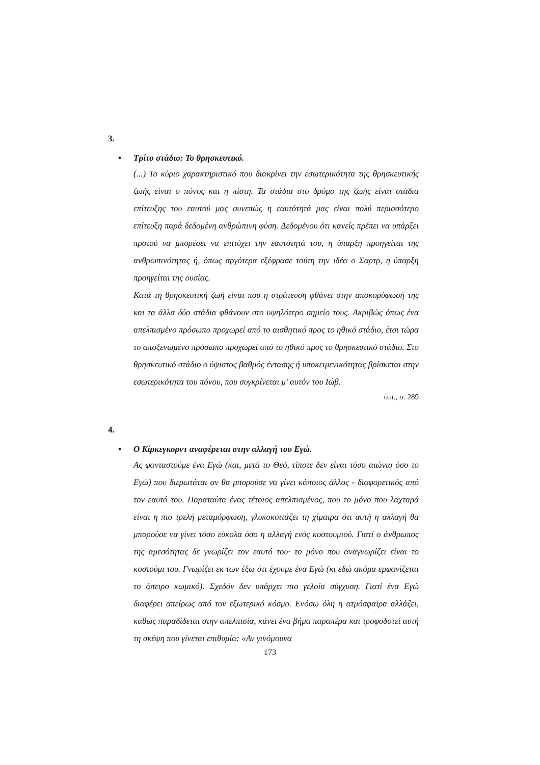3.
• Τρίτο στάδιο: Το θρησκευτικό.
(...) Το κύριο χαρακτηριστικό που διακρίνει την εσωτερικότητα της θρησκευτικής ζωής είναι ο πόνος και η πίστη. Τα στάδια στο δρόμο της ζωής είναι στάδια επίτευξης του εαυτού μας συνεπώς η εαυτότητά μας είναι πολύ περισσότερο επίτευξη παρά δεδομένη ανθρώπινη φύση. Δεδομένου ότι κανείς πρέπει να υπάρξει προτού να μπορέσει να επιτύχει την εαυτότητά του, η ύπαρξη προηγείται της ανθρωπινότητας ή, όπως αργότερα εξέφρασε τούτη την ιδέα ο Σαρτρ, η ύπαρξη προηγείται της ουσίας.
Κατά τη θρησκευτική ζωή είναι που η στράτευση φθάνει στην αποκορύφωσή της και τα άλλα δύο στάδια φθάνουν στο υψηλότερο σημείο τους. Ακριβώς όπως ένα απελπισμένο πρόσωπο προχωρεί από το αισθητικό προς το ηθικό στάδιο, έτσι τώρα το αποξενωμένο πρόσωπο προχωρεί από το ηθικό προς το θρησκευτικό στάδιο. Στο θρησκευτικό στάδιο ο ύψιστος βαθμός έντασης ή υποκειμενικότητας βρίσκεται στην εσωτερικότητα του πόνου, που συγκρίνεται μ’ αυτόν του Ιώβ.
ό.π., σ. 289
4.
• Ο Κίρκεγκορντ αναφέρεται στην αλλαγή του Εγώ.
Ας φανταστούμε ένα Εγώ (και, μετά το Θεό, τίποτε δεν είναι τόσο αιώνιο όσο το Εγώ) που διερωτάται αν θα μπορούσε να γίνει κάποιος άλλος - διαφορετικός από τον εαυτό του. Παραταύτα ένας τέτοιος απελπισμένος, που το μόνο που λαχταρά είναι η πιο τρελή μεταμόρφωση, γλυκοκοιτάζει τη χίμαιρα ότι αυτή η αλλαγή θα μπορούσε να γίνει τόσο εύκολα όσο η αλλαγή ενός κοστουμιού. Γιατί ο άνθρωπος της αμεσότητας δε γνωρίζει τον εαυτό του· το μόνο που αναγνωρίζει είναι το κοστούμι του. Γνωρίζει εκ των έξω ότι έχουμε ένα Εγώ (κι εδώ ακόμα εμφανίζεται το άπειρο κωμικό). Σχεδόν δεν υπάρχει πιο γελοία σύγχυση. Γιατί ένα Εγώ διαφέρει απείρως από τον εξωτερικό κόσμο. Ενόσω όλη η ατμόσφαιρα αλλάζει, καθώς παραδίδεται στην απελπισία, κάνει ένα βήμα παραπέρα και τροφοδοτεί αυτή τη σκέψη που γίνεται επιθυμία: «Αν γινόμουνα
173